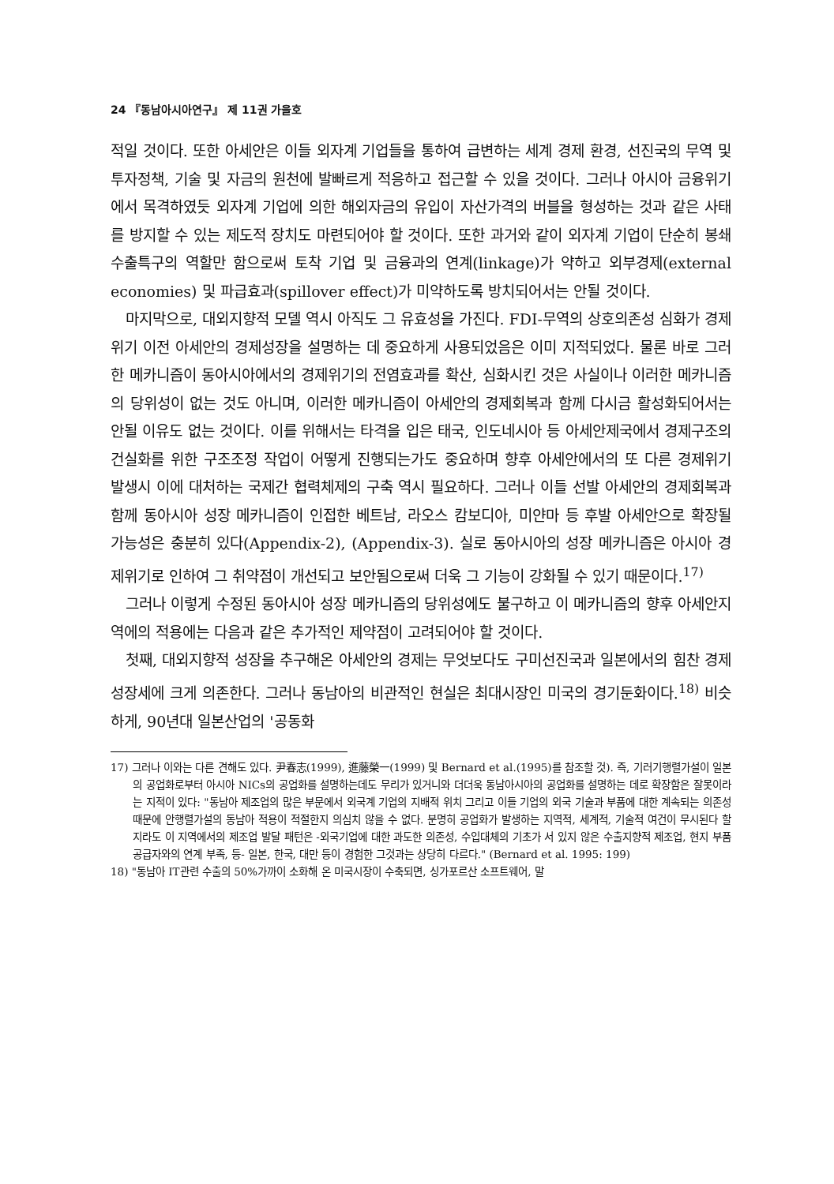24 『동남아시아연구』 제 11권 가을호
적일 것이다. 또한 아세안은 이들 외자계 기업들을 통하여 급변하는 세계 경제 환경, 선진국의 무역 및 투자정책, 기술 및 자금의 원천에 발빠르게 적응하고 접근할 수 있을 것이다. 그러나 아시아 금융위기에서 목격하였듯 외자계 기업에 의한 해외자금의 유입이 자산가격의 버블을 형성하는 것과 같은 사태를 방지할 수 있는 제도적 장치도 마련되어야 할 것이다. 또한 과거와 같이 외자계 기업이 단순히 봉쇄수출특구의 역할만 함으로써 토착 기업 및 금융과의 연계(linkage)가 약하고 외부경제(external economies) 및 파급효과(spillover effect)가 미약하도록 방치되어서는 안될 것이다.
마지막으로, 대외지향적 모델 역시 아직도 그 유효성을 가진다. FDI-무역의 상호의존성 심화가 경제위기 이전 아세안의 경제성장을 설명하는 데 중요하게 사용되었음은 이미 지적되었다. 물론 바로 그러한 메카니즘이 동아시아에서의 경제위기의 전염효과를 확산, 심화시킨 것은 사실이나 이러한 메카니즘의 당위성이 없는 것도 아니며, 이러한 메카니즘이 아세안의 경제회복과 함께 다시금 활성화되어서는 안될 이유도 없는 것이다. 이를 위해서는 타격을 입은 태국, 인도네시아 등 아세안제국에서 경제구조의 건실화를 위한 구조조정 작업이 어떻게 진행되는가도 중요하며 향후 아세안에서의 또 다른 경제위기 발생시 이에 대처하는 국제간 협력체제의 구축 역시 필요하다. 그러나 이들 선발 아세안의 경제회복과 함께 동아시아 성장 메카니즘이 인접한 베트남, 라오스 캄보디아, 미얀마 등 후발 아세안으로 확장될 가능성은 충분히 있다(Appendix-2), (Appendix-3). 실로 동아시아의 성장 메카니즘은 아시아 경제위기로 인하여 그 취약점이 개선되고 보안됨으로써 더욱 그 기능이 강화될 수 있기 때문이다.<sup>17)</sup>
그러나 이렇게 수정된 동아시아 성장 메카니즘의 당위성에도 불구하고 이 메카니즘의 향후 아세안지역에의 적용에는 다음과 같은 추가적인 제약점이 고려되어야 할 것이다.
첫째, 대외지향적 성장을 추구해온 아세안의 경제는 무엇보다도 구미선진국과 일본에서의 힘찬 경제성장세에 크게 의존한다. 그러나 동남아의 비관적인 현실은 최대시장인 미국의 경기둔화이다.<sup>18)</sup> 비슷하게, 90년대 일본산업의 '공동화
17) 그러나 이와는 다른 견해도 있다. 尹春志(1999), 進藤榮一(1999) 및 Bernard et al.(1995)를 참조할 것). 즉, 기러기행렬가설이 일본의 공업화로부터 아시아 NICs의 공업화를 설명하는데도 무리가 있거니와 더더욱 동남아시아의 공업화를 설명하는 데로 확장함은 잘못이라는 지적이 있다: "동남아 제조업의 많은 부문에서 외국계 기업의 지배적 위치 그리고 이들 기업의 외국 기술과 부품에 대한 계속되는 의존성 때문에 안행렬가설의 동남아 적용이 적절한지 의심치 않을 수 없다. 분명히 공업화가 발생하는 지역적, 세계적, 기술적 여건이 무시된다 할 지라도 이 지역에서의 제조업 발달 패턴은 -외국기업에 대한 과도한 의존성, 수입대체의 기초가 서 있지 않은 수출지향적 제조업, 현지 부품공급자와의 연계 부족, 등- 일본, 한국, 대만 등이 경험한 그것과는 상당히 다르다." (Bernard et al. 1995: 199)
18) "동남아 IT관련 수출의 50%가까이 소화해 온 미국시장이 수축되면, 싱가포르산 소프트웨어, 말